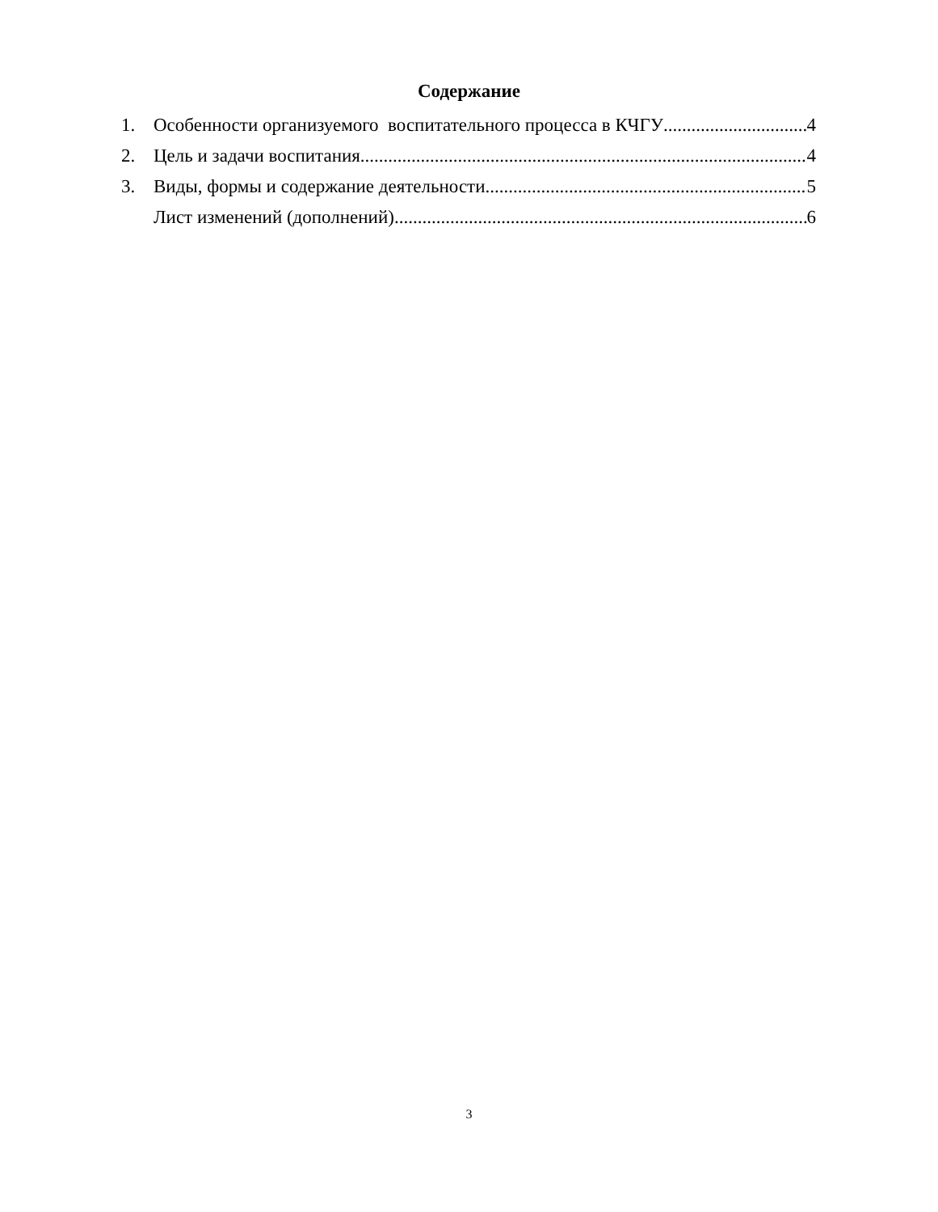Содержание
1. Особенности организуемого воспитательного процесса в КЧГУ 4
2. Цель и задачи воспитания 4
3. Виды, формы и содержание деятельности 5
Лист изменений (дополнений) 6
3